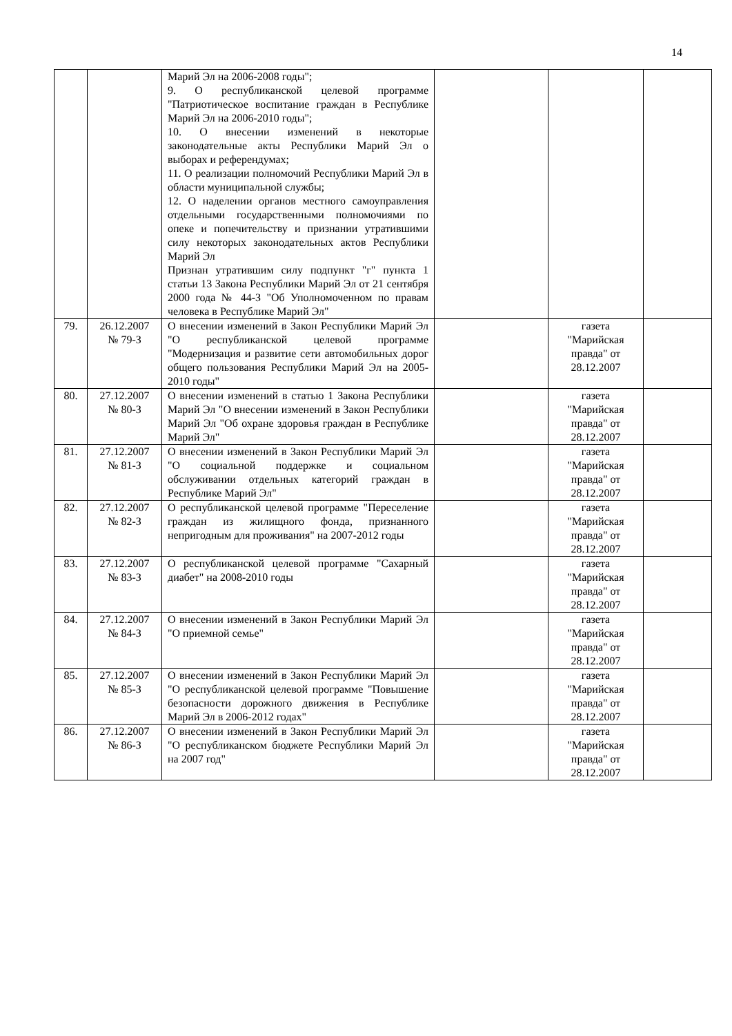14
| | | Марий Эл на 2006-2008 годы"; 9. О республиканской целевой программе "Патриотическое воспитание граждан в Республике Марий Эл на 2006-2010 годы"; 10. О внесении изменений в некоторые законодательные акты Республики Марий Эл о выборах и референдумах; 11. О реализации полномочий Республики Марий Эл в области муниципальной службы; 12. О наделении органов местного самоуправления отдельными государственными полномочиями по опеке и попечительству и признании утратившими силу некоторых законодательных актов Республики Марий Эл Признан утратившим силу подпункт "г" пункта 1 статьи 13 Закона Республики Марий Эл от 21 сентября 2000 года № 44-З "Об Уполномоченном по правам человека в Республике Марий Эл" | | | |
| 79. | 26.12.2007 № 79-З | О внесении изменений в Закон Республики Марий Эл "О республиканской целевой программе "Модернизация и развитие сети автомобильных дорог общего пользования Республики Марий Эл на 2005-2010 годы" | | газета "Марийская правда" от 28.12.2007 | |
| 80. | 27.12.2007 № 80-З | О внесении изменений в статью 1 Закона Республики Марий Эл "О внесении изменений в Закон Республики Марий Эл "Об охране здоровья граждан в Республике Марий Эл" | | газета "Марийская правда" от 28.12.2007 | |
| 81. | 27.12.2007 № 81-З | О внесении изменений в Закон Республики Марий Эл "О социальной поддержке и социальном обслуживании отдельных категорий граждан в Республике Марий Эл" | | газета "Марийская правда" от 28.12.2007 | |
| 82. | 27.12.2007 № 82-З | О республиканской целевой программе "Переселение граждан из жилищного фонда, признанного непригодным для проживания" на 2007-2012 годы | | газета "Марийская правда" от 28.12.2007 | |
| 83. | 27.12.2007 № 83-З | О республиканской целевой программе "Сахарный диабет" на 2008-2010 годы | | газета "Марийская правда" от 28.12.2007 | |
| 84. | 27.12.2007 № 84-З | О внесении изменений в Закон Республики Марий Эл "О приемной семье" | | газета "Марийская правда" от 28.12.2007 | |
| 85. | 27.12.2007 № 85-З | О внесении изменений в Закон Республики Марий Эл "О республиканской целевой программе "Повышение безопасности дорожного движения в Республике Марий Эл в 2006-2012 годах" | | газета "Марийская правда" от 28.12.2007 | |
| 86. | 27.12.2007 № 86-З | О внесении изменений в Закон Республики Марий Эл "О республиканском бюджете Республики Марий Эл на 2007 год" | | газета "Марийская правда" от 28.12.2007 | |